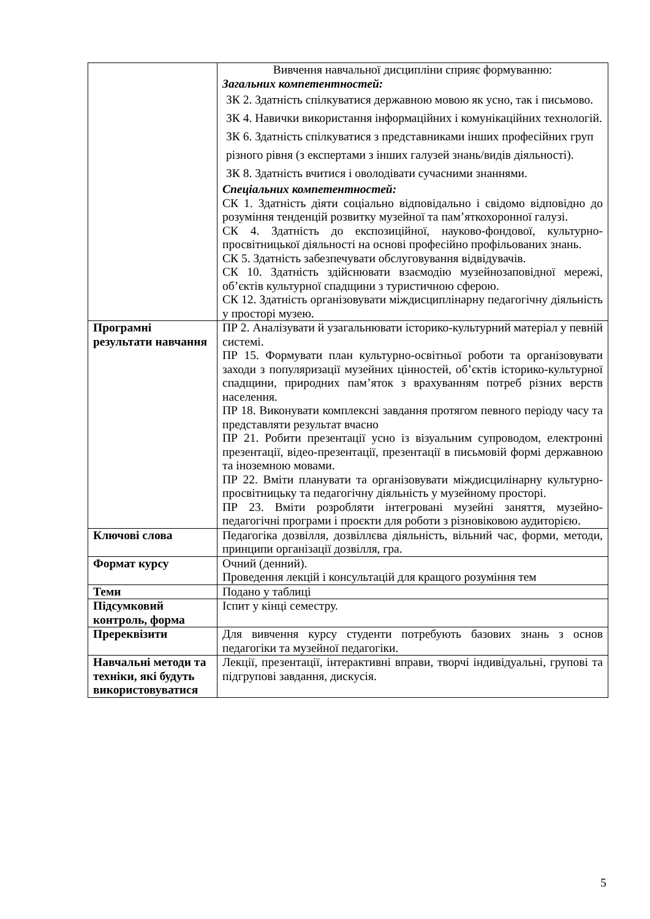| | Вивчення навчальної дисципліни сприяє формуванню: Загальних компетентностей: ЗК 2. Здатність спілкуватися державною мовою як усно, так і письмово. ЗК 4. Навички використання інформаційних і комунікаційних технологій. ЗК 6. Здатність спілкуватися з представниками інших професійних груп різного рівня (з експертами з інших галузей знань/видів діяльності). ЗК 8. Здатність вчитися і оволодівати сучасними знаннями. Спеціальних компетентностей: СК 1. Здатність діяти соціально відповідально і свідомо відповідно до розуміння тенденцій розвитку музейної та пам’яткохоронної галузі. СК 4. Здатність до експозиційної, науково-фондової, культурно-просвітницької діяльності на основі професійно профільованих знань. СК 5. Здатність забезпечувати обслуговування відвідувачів. СК 10. Здатність здійснювати взаємодію музейнозаповідної мережі, об’єктів культурної спадщини з туристичною сферою. СК 12. Здатність організовувати міждисциплінарну педагогічну діяльність у просторі музею. |
| Програмні результати навчання | ПР 2. Аналізувати й узагальнювати історико-культурний матеріал у певній системі. ПР 15. Формувати план культурно-освітньої роботи та організовувати заходи з популяризації музейних цінностей, об’єктів історико-культурної спадщини, природних пам’яток з врахуванням потреб різних верств населення. ПР 18. Виконувати комплексні завдання протягом певного періоду часу та представляти результат вчасно ПР 21. Робити презентації усно із візуальним супроводом, електронні презентації, відео-презентації, презентації в письмовій формі державною та іноземною мовами. ПР 22. Вміти планувати та організовувати міждисцилінарну культурно-просвітницьку та педагогічну діяльність у музейному просторі. ПР 23. Вміти розробляти інтегровані музейні заняття, музейно-педагогічні програми і проєкти для роботи з різновіковою аудиторією. |
| Ключові слова | Педагогіка дозвілля, дозвіллєва діяльність, вільний час, форми, методи, принципи організації дозвілля, гра. |
| Формат курсу | Очний (денний). Проведення лекцій і консультацій для кращого розуміння тем |
| Теми | Подано у таблиці |
| Підсумковий контроль, форма | Іспит у кінці семестру. |
| Пререквізити | Для вивчення курсу студенти потребують базових знань з основ педагогіки та музейної педагогіки. |
| Навчальні методи та техніки, які будуть використовуватися | Лекції, презентації, інтерактивні вправи, творчі індивідуальні, групові та підгрупові завдання, дискусія. |
5